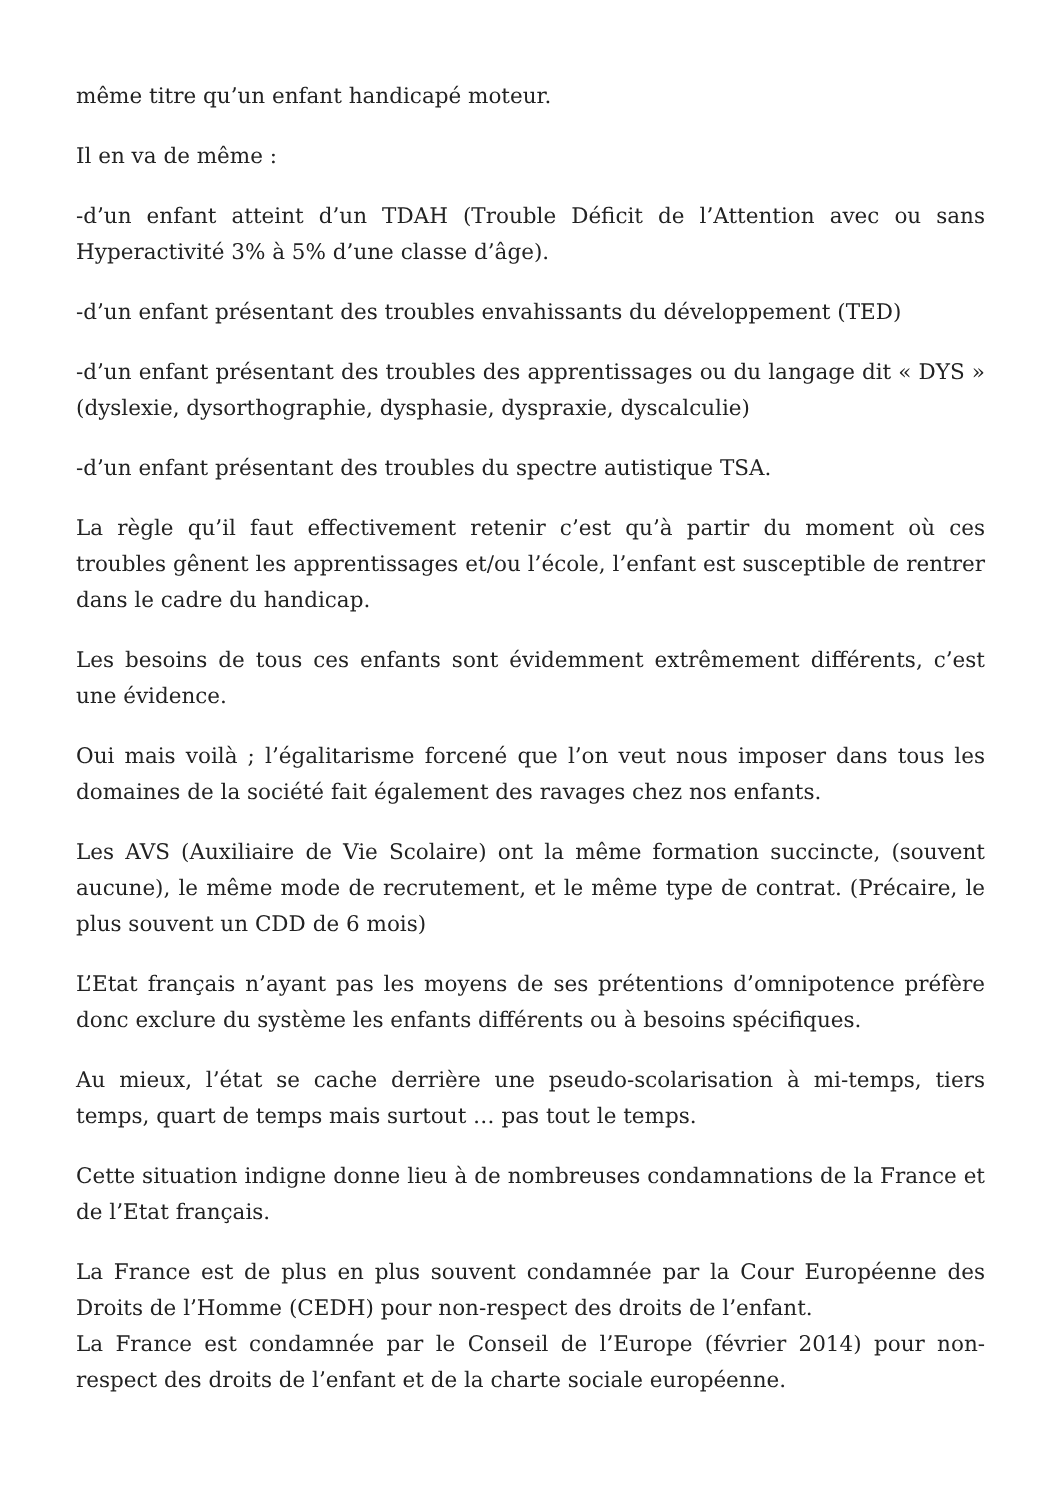même titre qu’un enfant handicapé moteur.
Il en va de même :
-d’un enfant atteint d’un TDAH (Trouble Déficit de l’Attention avec ou sans Hyperactivité 3% à 5% d’une classe d’âge).
-d’un enfant présentant des troubles envahissants du développement (TED)
-d’un enfant présentant des troubles des apprentissages ou du langage dit « DYS » (dyslexie, dysorthographie, dysphasie, dyspraxie, dyscalculie)
-d’un enfant présentant des troubles du spectre autistique TSA.
La règle qu’il faut effectivement retenir c’est qu’à partir du moment où ces troubles gênent les apprentissages et/ou l’école, l’enfant est susceptible de rentrer dans le cadre du handicap.
Les besoins de tous ces enfants sont évidemment extrêmement différents, c’est une évidence.
Oui mais voilà ; l’égalitarisme forcené que l’on veut nous imposer dans tous les domaines de la société fait également des ravages chez nos enfants.
Les AVS (Auxiliaire de Vie Scolaire) ont la même formation succincte, (souvent aucune), le même mode de recrutement, et le même type de contrat. (Précaire, le plus souvent un CDD de 6 mois)
L’Etat français n’ayant pas les moyens de ses prétentions d’omnipotence préfère donc exclure du système les enfants différents ou à besoins spécifiques.
Au mieux, l’état se cache derrière une pseudo-scolarisation à mi-temps, tiers temps, quart de temps mais surtout … pas tout le temps.
Cette situation indigne donne lieu à de nombreuses condamnations de la France et de l’Etat français.
La France est de plus en plus souvent condamnée par la Cour Européenne des Droits de l’Homme (CEDH) pour non-respect des droits de l’enfant.
La France est condamnée par le Conseil de l’Europe (février 2014) pour non-respect des droits de l’enfant et de la charte sociale européenne.